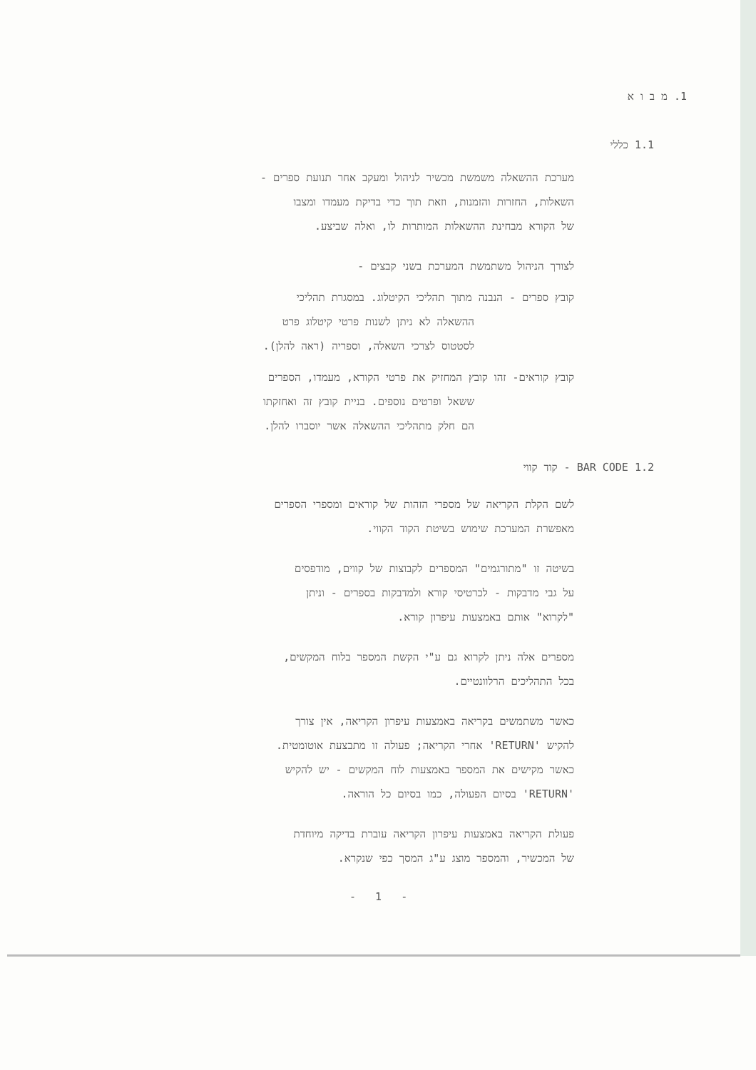1. מ ב ו א
1.1 כללי
מערכת ההשאלה משמשת מכשיר לניהול ומעקב אחר תנועת ספרים -
השאלות, החזרות והזמנות, וזאת תוך כדי בדיקת מעמדו ומצבו
של הקורא מבחינת ההשאלות המותרות לו, ואלה שביצע.
לצורך הניהול משתמשת המערכת בשני קבצים -
קובץ ספרים - הנבנה מתוך תהליכי הקיטלוג. במסגרת תהליכי
ההשאלה לא ניתן לשנות פרטי קיטלוג פרט
לסטטוס לצרכי השאלה, וספריה (ראה להלן).
קובץ קוראים- זהו קובץ המחזיק את פרטי הקורא, מעמדו, הספרים
ששאל ופרטים נוספים. בניית קובץ זה ואחזקתו
הם חלק מתהליכי ההשאלה אשר יוסברו להלן.
1.2 BAR CODE - קוד קווי
לשם הקלת הקריאה של מספרי הזהות של קוראים ומספרי הספרים
מאפשרת המערכת שימוש בשיטת הקוד הקווי.
בשיטה זו "מתורגמים" המספרים לקבוצות של קווים, מודפסים
על גבי מדבקות - לכרטיסי קורא ולמדבקות בספרים - וניתן
"לקרוא" אותם באמצעות עיפרון קורא.
מספרים אלה ניתן לקרוא גם ע"י הקשת המספר בלוח המקשים,
בכל התהליכים הרלוונטיים.
כאשר משתמשים בקריאה באמצעות עיפרון הקריאה, אין צורך
להקיש 'RETURN' אחרי הקריאה; פעולה זו מתבצעת אוטומטית.
כאשר מקישים את המספר באמצעות לוח המקשים - יש להקיש
'RETURN' בסיום הפעולה, כמו בסיום כל הוראה.
פעולת הקריאה באמצעות עיפרון הקריאה עוברת בדיקה מיוחדת
של המכשיר, והמספר מוצג ע"ג המסך כפי שנקרא.
- 1 -